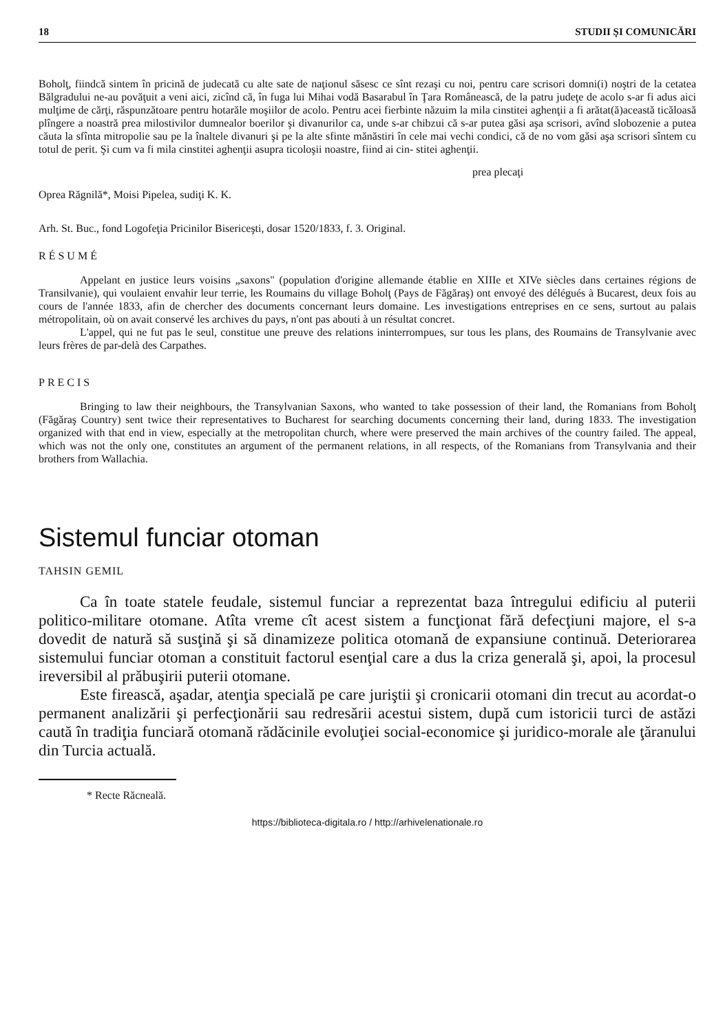18 STUDII ŞI COMUNICĂRI
Boholţ, fiindcă sintem în pricină de judecată cu alte sate de naţionul săsesc ce sînt rezaşi cu noi, pentru care scrisori domni(i) noştri de la cetatea Bălgradului ne-au povăţuit a veni aici, zicînd că, în fuga lui Mihai vodă Basarabul în Ţara Românească, de la patru judeţe de acolo s-ar fi adus aici mulţime de cărţi, răspunzătoare pentru hotarăle moşiilor de acolo. Pentru acei fierbinte năzuim la mila cinstitei aghenţii a fi arătat(ă)această ticăloasă plîngere a noastră prea milostivilor dumnealor boerilor şi divanurilor ca, unde s-ar chibzui că s-ar putea găsi aşa scrisori, avînd slobozenie a putea căuta la sfînta mitropolie sau pe la înaltele divanuri şi pe la alte sfinte mănăstiri în cele mai vechi condici, că de no vom găsi aşa scrisori sîntem cu totul de perit. Şi cum va fi mila cinstitei aghenţii asupra ticoloşii noastre, fiind ai cin- stitei aghenţii.
prea plecaţi
Oprea Răgnilă*, Moisi Pipelea, sudiţi K. K.
Arh. St. Buc., fond Logofeţia Pricinilor Bisericeşti, dosar 1520/1833, f. 3. Original.
RÉSUMÉ
Appelant en justice leurs voisins „saxons" (population d'origine allemande établie en XIIIe et XIVe siècles dans certaines régions de Transilvanie), qui voulaient envahir leur terrie, les Roumains du village Boholţ (Pays de Făgăraş) ont envoyé des délégués à Bucarest, deux fois au cours de l'année 1833, afin de chercher des documents concernant leurs domaine. Les investigations entreprises en ce sens, surtout au palais métropolitain, où on avait conservé les archives du pays, n'ont pas abouti à un résultat concret.
L'appel, qui ne fut pas le seul, constitue une preuve des relations ininterrompues, sur tous les plans, des Roumains de Transylvanie avec leurs frères de par-delà des Carpathes.
PRECIS
Bringing to law their neighbours, the Transylvanian Saxons, who wanted to take possession of their land, the Romanians from Boholţ (Făgăraş Country) sent twice their representatives to Bucharest for searching documents concerning their land, during 1833. The investigation organized with that end in view, especially at the metropolitan church, where were preserved the main archives of the country failed. The appeal, which was not the only one, constitutes an argument of the permanent relations, in all respects, of the Romanians from Transylvania and their brothers from Wallachia.
Sistemul funciar otoman
TAHSIN GEMIL
Ca în toate statele feudale, sistemul funciar a reprezentat baza întregului edificiu al puterii politico-militare otomane. Atîta vreme cît acest sistem a funcţionat fără defecţiuni majore, el s-a dovedit de natură să susţină şi să dinamizeze politica otomană de expansiune continuă. Deteriorarea sistemului funciar otoman a constituit factorul esenţial care a dus la criza generală şi, apoi, la procesul ireversibil al prăbuşirii puterii otomane.
Este firească, aşadar, atenţia specială pe care juriştii şi cronicarii otomani din trecut au acordat-o permanent analizării şi perfecţionării sau redresării acestui sistem, după cum istoricii turci de astăzi caută în tradiţia funciară otomană rădăcinile evoluţiei social-economice şi juridico-morale ale ţăranului din Turcia actuală.
* Recte Răcneală.
https://biblioteca-digitala.ro / http://arhivelenationale.ro